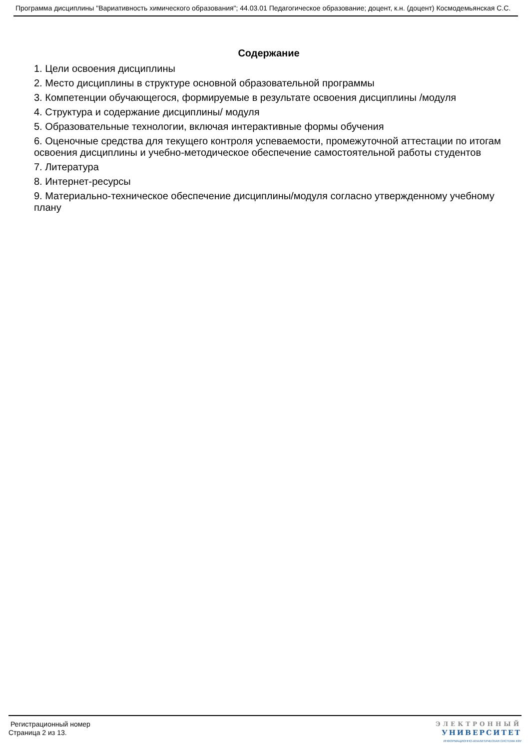Программа дисциплины "Вариативность химического образования"; 44.03.01 Педагогическое образование; доцент, к.н. (доцент) Космодемьянская С.С.
Содержание
1. Цели освоения дисциплины
2. Место дисциплины в структуре основной образовательной программы
3. Компетенции обучающегося, формируемые в результате освоения дисциплины /модуля
4. Структура и содержание дисциплины/ модуля
5. Образовательные технологии, включая интерактивные формы обучения
6. Оценочные средства для текущего контроля успеваемости, промежуточной аттестации по итогам освоения дисциплины и учебно-методическое обеспечение самостоятельной работы студентов
7. Литература
8. Интернет-ресурсы
9. Материально-техническое обеспечение дисциплины/модуля согласно утвержденному учебному плану
Регистрационный номер
Страница 2 из 13.
ЭЛЕКТРОННЫЙ
УНИВЕРСИТЕТ
ИНФОРМАЦИОННО-АНАЛИТИЧЕСКАЯ СИСТЕМА КФУ